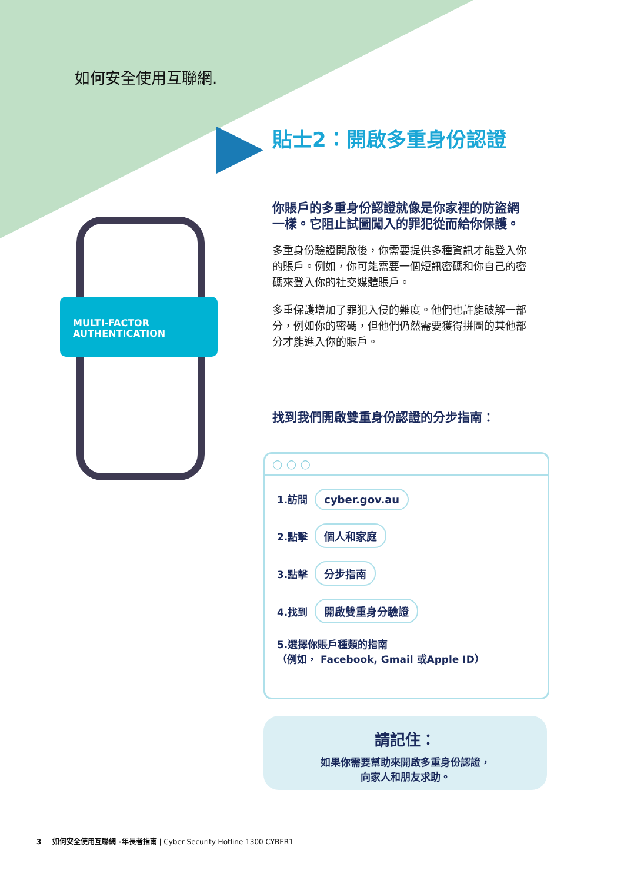如何安全使用互聯網.
貼士2：開啟多重身份認證
MULTI-FACTOR
AUTHENTICATION
你賬戶的多重身份認證就像是你家裡的防盜網一樣。它阻止試圖闖入的罪犯從而給你保護。
多重身份驗證開啟後，你需要提供多種資訊才能登入你的賬戶。例如，你可能需要一個短訊密碼和你自己的密碼來登入你的社交媒體賬戶。
多重保護增加了罪犯入侵的難度。他們也許能破解一部分，例如你的密碼，但他們仍然需要獲得拼圖的其他部分才能進入你的賬戶。
找到我們開啟雙重身份認證的分步指南：
○ ○ ○
1.訪問 cyber.gov.au
2.點擊 個人和家庭
3.點擊 分步指南
4.找到 開啟雙重身分驗證
5.選擇你賬戶種類的指南
（例如， Facebook, Gmail 或Apple ID）
請記住：
如果你需要幫助來開啟多重身份認證，
向家人和朋友求助。
3 如何安全使用互聯網 -年長者指南 | Cyber Security Hotline 1300 CYBER1